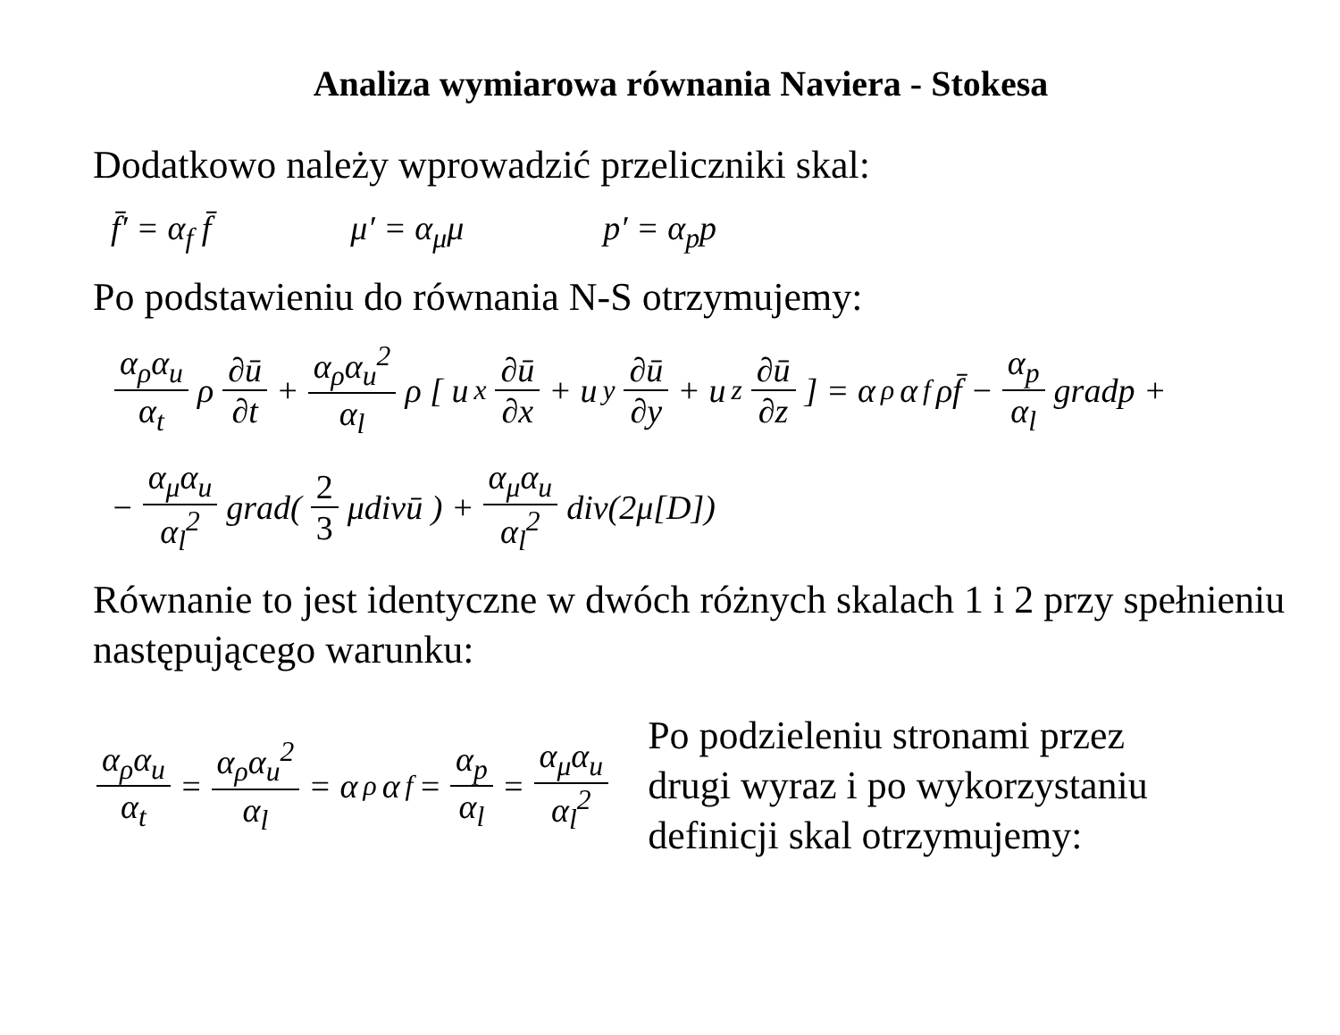Analiza wymiarowa równania Naviera - Stokesa
Dodatkowo należy wprowadzić przeliczniki skal:
f̄′ = α<sub>f</sub> f̄ μ′ = α<sub>μ</sub>μ p′ = α<sub>p</sub>p
Po podstawieniu do równania N-S otrzymujemy:
α<sub>ρ</sub>α<sub>u</sub> α<sub>t</sub> ρ ∂ū ∂t + α<sub>ρ</sub>α<sub>u</sub><sup>2</sup> α<sub>l</sub> ρ [ u<sub>x</sub> ∂ū ∂x + u<sub>y</sub> ∂ū ∂y + u<sub>z</sub> ∂ū ∂z ] = α<sub>ρ</sub>α<sub>f</sub> ρf̄ − α<sub>p</sub> α<sub>l</sub> gradp +
− α<sub>μ</sub>α<sub>u</sub> α<sub>l</sub><sup>2</sup> grad( 2 3 μdivū ) + α<sub>μ</sub>α<sub>u</sub> α<sub>l</sub><sup>2</sup> div(2μ[D])
Równanie to jest identyczne w dwóch różnych skalach 1 i 2 przy spełnieniu następującego warunku:
α<sub>ρ</sub>α<sub>u</sub> α<sub>t</sub> = α<sub>ρ</sub>α<sub>u</sub><sup>2</sup> α<sub>l</sub> = α<sub>ρ</sub>α<sub>f</sub> = α<sub>p</sub> α<sub>l</sub> = α<sub>μ</sub>α<sub>u</sub> α<sub>l</sub><sup>2</sup>
Po podzieleniu stronami przez
drugi wyraz i po wykorzystaniu
definicji skal otrzymujemy: